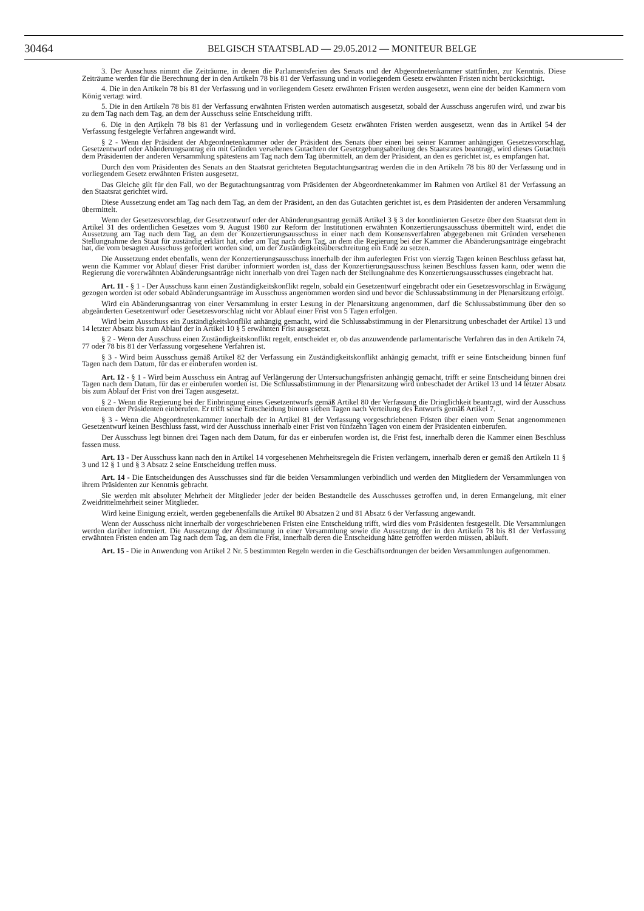30464
BELGISCH STAATSBLAD — 29.05.2012 — MONITEUR BELGE
3. Der Ausschuss nimmt die Zeiträume, in denen die Parlamentsferien des Senats und der Abgeordnetenkammer stattfinden, zur Kenntnis. Diese Zeiträume werden für die Berechnung der in den Artikeln 78 bis 81 der Verfassung und in vorliegendem Gesetz erwähnten Fristen nicht berücksichtigt.
4. Die in den Artikeln 78 bis 81 der Verfassung und in vorliegendem Gesetz erwähnten Fristen werden ausgesetzt, wenn eine der beiden Kammern vom König vertagt wird.
5. Die in den Artikeln 78 bis 81 der Verfassung erwähnten Fristen werden automatisch ausgesetzt, sobald der Ausschuss angerufen wird, und zwar bis zu dem Tag nach dem Tag, an dem der Ausschuss seine Entscheidung trifft.
6. Die in den Artikeln 78 bis 81 der Verfassung und in vorliegendem Gesetz erwähnten Fristen werden ausgesetzt, wenn das in Artikel 54 der Verfassung festgelegte Verfahren angewandt wird.
§ 2 - Wenn der Präsident der Abgeordnetenkammer oder der Präsident des Senats über einen bei seiner Kammer anhängigen Gesetzesvorschlag, Gesetzentwurf oder Abänderungsantrag ein mit Gründen versehenes Gutachten der Gesetzgebungsabteilung des Staatsrates beantragt, wird dieses Gutachten dem Präsidenten der anderen Versammlung spätestens am Tag nach dem Tag übermittelt, an dem der Präsident, an den es gerichtet ist, es empfangen hat.
Durch den vom Präsidenten des Senats an den Staatsrat gerichteten Begutachtungsantrag werden die in den Artikeln 78 bis 80 der Verfassung und in vorliegendem Gesetz erwähnten Fristen ausgesetzt.
Das Gleiche gilt für den Fall, wo der Begutachtungsantrag vom Präsidenten der Abgeordnetenkammer im Rahmen von Artikel 81 der Verfassung an den Staatsrat gerichtet wird.
Diese Aussetzung endet am Tag nach dem Tag, an dem der Präsident, an den das Gutachten gerichtet ist, es dem Präsidenten der anderen Versammlung übermittelt.
Wenn der Gesetzesvorschlag, der Gesetzentwurf oder der Abänderungsantrag gemäß Artikel 3 § 3 der koordinierten Gesetze über den Staatsrat dem in Artikel 31 des ordentlichen Gesetzes vom 9. August 1980 zur Reform der Institutionen erwähnten Konzertierungsausschuss übermittelt wird, endet die Aussetzung am Tag nach dem Tag, an dem der Konzertierungsausschuss in einer nach dem Konsensverfahren abgegebenen mit Gründen versehenen Stellungnahme den Staat für zuständig erklärt hat, oder am Tag nach dem Tag, an dem die Regierung bei der Kammer die Abänderungsanträge eingebracht hat, die vom besagten Ausschuss gefordert worden sind, um der Zuständigkeitsüberschreitung ein Ende zu setzen.
Die Aussetzung endet ebenfalls, wenn der Konzertierungsausschuss innerhalb der ihm auferlegten Frist von vierzig Tagen keinen Beschluss gefasst hat, wenn die Kammer vor Ablauf dieser Frist darüber informiert worden ist, dass der Konzertierungsausschuss keinen Beschluss fassen kann, oder wenn die Regierung die vorerwähnten Abänderungsanträge nicht innerhalb von drei Tagen nach der Stellungnahme des Konzertierungsausschusses eingebracht hat.
Art. 11 - § 1 - Der Ausschuss kann einen Zuständigkeitskonflikt regeln, sobald ein Gesetzentwurf eingebracht oder ein Gesetzesvorschlag in Erwägung gezogen worden ist oder sobald Abänderungsanträge im Ausschuss angenommen worden sind und bevor die Schlussabstimmung in der Plenarsitzung erfolgt.
Wird ein Abänderungsantrag von einer Versammlung in erster Lesung in der Plenarsitzung angenommen, darf die Schlussabstimmung über den so abgeänderten Gesetzentwurf oder Gesetzesvorschlag nicht vor Ablauf einer Frist von 5 Tagen erfolgen.
Wird beim Ausschuss ein Zuständigkeitskonflikt anhängig gemacht, wird die Schlussabstimmung in der Plenarsitzung unbeschadet der Artikel 13 und 14 letzter Absatz bis zum Ablauf der in Artikel 10 § 5 erwähnten Frist ausgesetzt.
§ 2 - Wenn der Ausschuss einen Zuständigkeitskonflikt regelt, entscheidet er, ob das anzuwendende parlamentarische Verfahren das in den Artikeln 74, 77 oder 78 bis 81 der Verfassung vorgesehene Verfahren ist.
§ 3 - Wird beim Ausschuss gemäß Artikel 82 der Verfassung ein Zuständigkeitskonflikt anhängig gemacht, trifft er seine Entscheidung binnen fünf Tagen nach dem Datum, für das er einberufen worden ist.
Art. 12 - § 1 - Wird beim Ausschuss ein Antrag auf Verlängerung der Untersuchungsfristen anhängig gemacht, trifft er seine Entscheidung binnen drei Tagen nach dem Datum, für das er einberufen worden ist. Die Schlussabstimmung in der Plenarsitzung wird unbeschadet der Artikel 13 und 14 letzter Absatz bis zum Ablauf der Frist von drei Tagen ausgesetzt.
§ 2 - Wenn die Regierung bei der Einbringung eines Gesetzentwurfs gemäß Artikel 80 der Verfassung die Dringlichkeit beantragt, wird der Ausschuss von einem der Präsidenten einberufen. Er trifft seine Entscheidung binnen sieben Tagen nach Verteilung des Entwurfs gemäß Artikel 7.
§ 3 - Wenn die Abgeordnetenkammer innerhalb der in Artikel 81 der Verfassung vorgeschriebenen Fristen über einen vom Senat angenommenen Gesetzentwurf keinen Beschluss fasst, wird der Ausschuss innerhalb einer Frist von fünfzehn Tagen von einem der Präsidenten einberufen.
Der Ausschuss legt binnen drei Tagen nach dem Datum, für das er einberufen worden ist, die Frist fest, innerhalb deren die Kammer einen Beschluss fassen muss.
Art. 13 - Der Ausschuss kann nach den in Artikel 14 vorgesehenen Mehrheitsregeln die Fristen verlängern, innerhalb deren er gemäß den Artikeln 11 § 3 und 12 § 1 und § 3 Absatz 2 seine Entscheidung treffen muss.
Art. 14 - Die Entscheidungen des Ausschusses sind für die beiden Versammlungen verbindlich und werden den Mitgliedern der Versammlungen von ihrem Präsidenten zur Kenntnis gebracht.
Sie werden mit absoluter Mehrheit der Mitglieder jeder der beiden Bestandteile des Ausschusses getroffen und, in deren Ermangelung, mit einer Zweidrittelmehrheit seiner Mitglieder.
Wird keine Einigung erzielt, werden gegebenenfalls die Artikel 80 Absatzen 2 und 81 Absatz 6 der Verfassung angewandt.
Wenn der Ausschuss nicht innerhalb der vorgeschriebenen Fristen eine Entscheidung trifft, wird dies vom Präsidenten festgestellt. Die Versammlungen werden darüber informiert. Die Aussetzung der Abstimmung in einer Versammlung sowie die Aussetzung der in den Artikeln 78 bis 81 der Verfassung erwähnten Fristen enden am Tag nach dem Tag, an dem die Frist, innerhalb deren die Entscheidung hätte getroffen werden müssen, abläuft.
Art. 15 - Die in Anwendung von Artikel 2 Nr. 5 bestimmten Regeln werden in die Geschäftsordnungen der beiden Versammlungen aufgenommen.